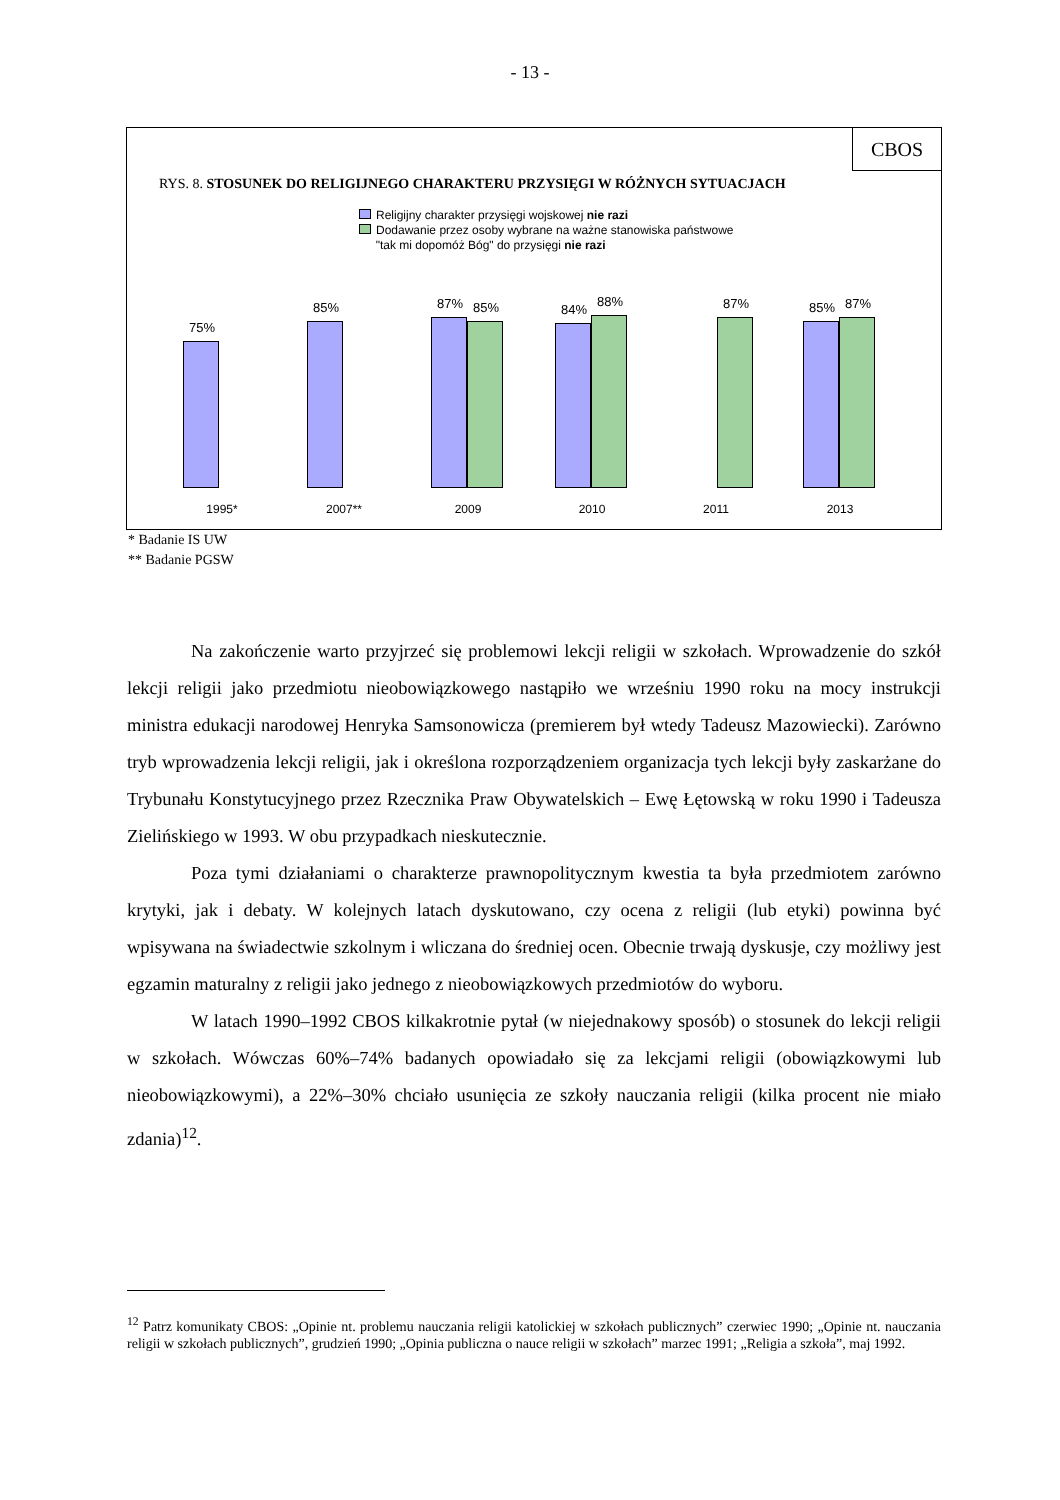- 13 -
CBOS
RYS. 8. STOSUNEK DO RELIGIJNEGO CHARAKTERU PRZYSIĘGI W RÓŻNYCH SYTUACJACH
Religijny charakter przysięgi wojskowej nie razi
Dodawanie przez osoby wybrane na ważne stanowiska państwowe
"tak mi dopomóż Bóg" do przysięgi nie razi
75% 85%
87%
85%
84%
88%
87%
85%
87%
1995* 2007** 2009 2010 2011 2013
* Badanie IS UW
** Badanie PGSW
Na zakończenie warto przyjrzeć się problemowi lekcji religii w szkołach. Wprowadzenie do szkół lekcji religii jako przedmiotu nieobowiązkowego nastąpiło we wrześniu 1990 roku na mocy instrukcji ministra edukacji narodowej Henryka Samsonowicza (premierem był wtedy Tadeusz Mazowiecki). Zarówno tryb wprowadzenia lekcji religii, jak i określona rozporządzeniem organizacja tych lekcji były zaskarżane do Trybunału Konstytucyjnego przez Rzecznika Praw Obywatelskich – Ewę Łętowską w roku 1990 i Tadeusza Zielińskiego w 1993. W obu przypadkach nieskutecznie.
Poza tymi działaniami o charakterze prawnopolitycznym kwestia ta była przedmiotem zarówno krytyki, jak i debaty. W kolejnych latach dyskutowano, czy ocena z religii (lub etyki) powinna być wpisywana na świadectwie szkolnym i wliczana do średniej ocen. Obecnie trwają dyskusje, czy możliwy jest egzamin maturalny z religii jako jednego z nieobowiązkowych przedmiotów do wyboru.
W latach 1990–1992 CBOS kilkakrotnie pytał (w niejednakowy sposób) o stosunek do lekcji religii w szkołach. Wówczas 60%–74% badanych opowiadało się za lekcjami religii (obowiązkowymi lub nieobowiązkowymi), a 22%–30% chciało usunięcia ze szkoły nauczania religii (kilka procent nie miało zdania)<sup>12</sup>.
<sup>12</sup> Patrz komunikaty CBOS: „Opinie nt. problemu nauczania religii katolickiej w szkołach publicznych” czerwiec 1990; „Opinie nt. nauczania religii w szkołach publicznych”, grudzień 1990; „Opinia publiczna o nauce religii w szkołach” marzec 1991; „Religia a szkoła”, maj 1992.